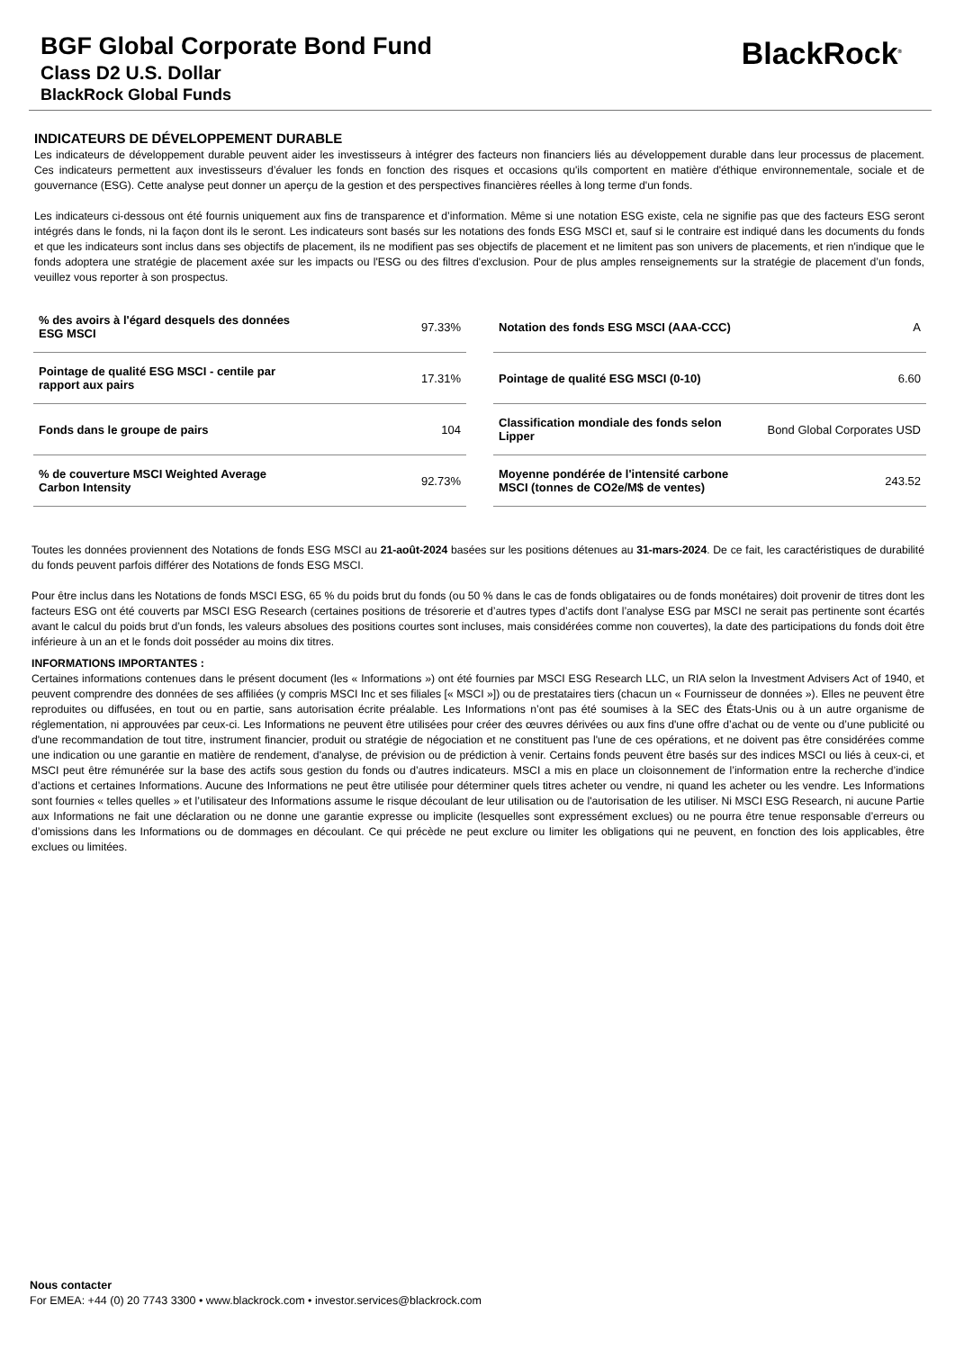BGF Global Corporate Bond Fund
Class D2 U.S. Dollar
BlackRock Global Funds
BlackRock<sup>®</sup>
INDICATEURS DE DÉVELOPPEMENT DURABLE
Les indicateurs de développement durable peuvent aider les investisseurs à intégrer des facteurs non financiers liés au développement durable dans leur processus de placement. Ces indicateurs permettent aux investisseurs d’évaluer les fonds en fonction des risques et occasions qu'ils comportent en matière d'éthique environnementale, sociale et de gouvernance (ESG). Cette analyse peut donner un aperçu de la gestion et des perspectives financières réelles à long terme d'un fonds.
Les indicateurs ci-dessous ont été fournis uniquement aux fins de transparence et d’information. Même si une notation ESG existe, cela ne signifie pas que des facteurs ESG seront intégrés dans le fonds, ni la façon dont ils le seront. Les indicateurs sont basés sur les notations des fonds ESG MSCI et, sauf si le contraire est indiqué dans les documents du fonds et que les indicateurs sont inclus dans ses objectifs de placement, ils ne modifient pas ses objectifs de placement et ne limitent pas son univers de placements, et rien n'indique que le fonds adoptera une stratégie de placement axée sur les impacts ou l'ESG ou des filtres d'exclusion. Pour de plus amples renseignements sur la stratégie de placement d’un fonds, veuillez vous reporter à son prospectus.
| % des avoirs à l'égard desquels des données ESG MSCI | 97.33% |
| Pointage de qualité ESG MSCI - centile par rapport aux pairs | 17.31% |
| Fonds dans le groupe de pairs | 104 |
| % de couverture MSCI Weighted Average Carbon Intensity | 92.73% |
| Notation des fonds ESG MSCI (AAA-CCC) | A |
| Pointage de qualité ESG MSCI (0-10) | 6.60 |
| Classification mondiale des fonds selon Lipper | Bond Global Corporates USD |
| Moyenne pondérée de l'intensité carbone MSCI (tonnes de CO2e/M$ de ventes) | 243.52 |
Toutes les données proviennent des Notations de fonds ESG MSCI au 21-août-2024 basées sur les positions détenues au 31-mars-2024. De ce fait, les caractéristiques de durabilité du fonds peuvent parfois différer des Notations de fonds ESG MSCI.
Pour être inclus dans les Notations de fonds MSCI ESG, 65 % du poids brut du fonds (ou 50 % dans le cas de fonds obligataires ou de fonds monétaires) doit provenir de titres dont les facteurs ESG ont été couverts par MSCI ESG Research (certaines positions de trésorerie et d’autres types d’actifs dont l’analyse ESG par MSCI ne serait pas pertinente sont écartés avant le calcul du poids brut d’un fonds, les valeurs absolues des positions courtes sont incluses, mais considérées comme non couvertes), la date des participations du fonds doit être inférieure à un an et le fonds doit posséder au moins dix titres.
INFORMATIONS IMPORTANTES :
Certaines informations contenues dans le présent document (les « Informations ») ont été fournies par MSCI ESG Research LLC, un RIA selon la Investment Advisers Act of 1940, et peuvent comprendre des données de ses affiliées (y compris MSCI Inc et ses filiales [« MSCI »]) ou de prestataires tiers (chacun un « Fournisseur de données »). Elles ne peuvent être reproduites ou diffusées, en tout ou en partie, sans autorisation écrite préalable. Les Informations n’ont pas été soumises à la SEC des États-Unis ou à un autre organisme de réglementation, ni approuvées par ceux-ci. Les Informations ne peuvent être utilisées pour créer des œuvres dérivées ou aux fins d'une offre d’achat ou de vente ou d’une publicité ou d'une recommandation de tout titre, instrument financier, produit ou stratégie de négociation et ne constituent pas l'une de ces opérations, et ne doivent pas être considérées comme une indication ou une garantie en matière de rendement, d'analyse, de prévision ou de prédiction à venir. Certains fonds peuvent être basés sur des indices MSCI ou liés à ceux-ci, et MSCI peut être rémunérée sur la base des actifs sous gestion du fonds ou d’autres indicateurs. MSCI a mis en place un cloisonnement de l’information entre la recherche d’indice d’actions et certaines Informations. Aucune des Informations ne peut être utilisée pour déterminer quels titres acheter ou vendre, ni quand les acheter ou les vendre. Les Informations sont fournies « telles quelles » et l’utilisateur des Informations assume le risque découlant de leur utilisation ou de l'autorisation de les utiliser. Ni MSCI ESG Research, ni aucune Partie aux Informations ne fait une déclaration ou ne donne une garantie expresse ou implicite (lesquelles sont expressément exclues) ou ne pourra être tenue responsable d’erreurs ou d’omissions dans les Informations ou de dommages en découlant. Ce qui précède ne peut exclure ou limiter les obligations qui ne peuvent, en fonction des lois applicables, être exclues ou limitées.
Nous contacter
For EMEA: +44 (0) 20 7743 3300 • www.blackrock.com • investor.services@blackrock.com